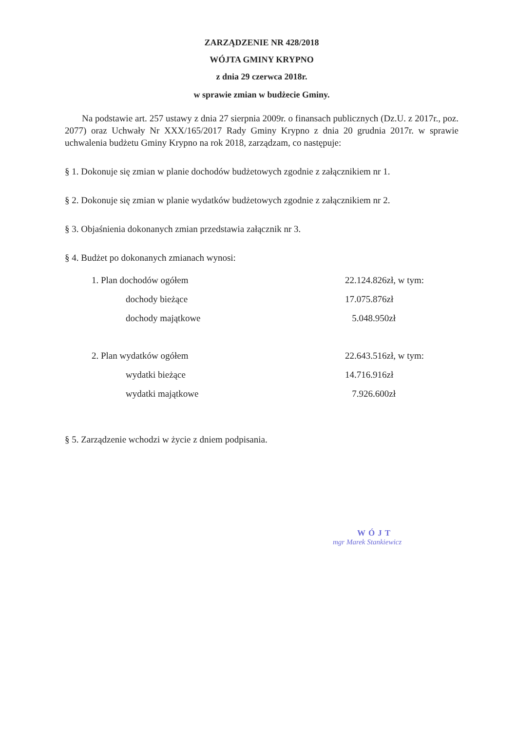ZARZĄDZENIE NR 428/2018
WÓJTA GMINY KRYPNO
z dnia 29 czerwca 2018r.
w sprawie zmian w budżecie Gminy.
Na podstawie art. 257 ustawy z dnia 27 sierpnia 2009r. o finansach publicznych (Dz.U. z 2017r., poz. 2077) oraz Uchwały Nr XXX/165/2017 Rady Gminy Krypno z dnia 20 grudnia 2017r. w sprawie uchwalenia budżetu Gminy Krypno na rok 2018, zarządzam, co następuje:
§ 1. Dokonuje się zmian w planie dochodów budżetowych zgodnie z załącznikiem nr 1.
§ 2. Dokonuje się zmian w planie wydatków budżetowych zgodnie z załącznikiem nr 2.
§ 3. Objaśnienia dokonanych zmian przedstawia załącznik nr 3.
§ 4. Budżet po dokonanych zmianach wynosi:
1. Plan dochodów ogółem 22.124.826zł, w tym:
dochody bieżące 17.075.876zł
dochody majątkowe 5.048.950zł
2. Plan wydatków ogółem 22.643.516zł, w tym:
wydatki bieżące 14.716.916zł
wydatki majątkowe 7.926.600zł
§ 5. Zarządzenie wchodzi w życie z dniem podpisania.
WÓJT
mgr Marek Stankiewicz